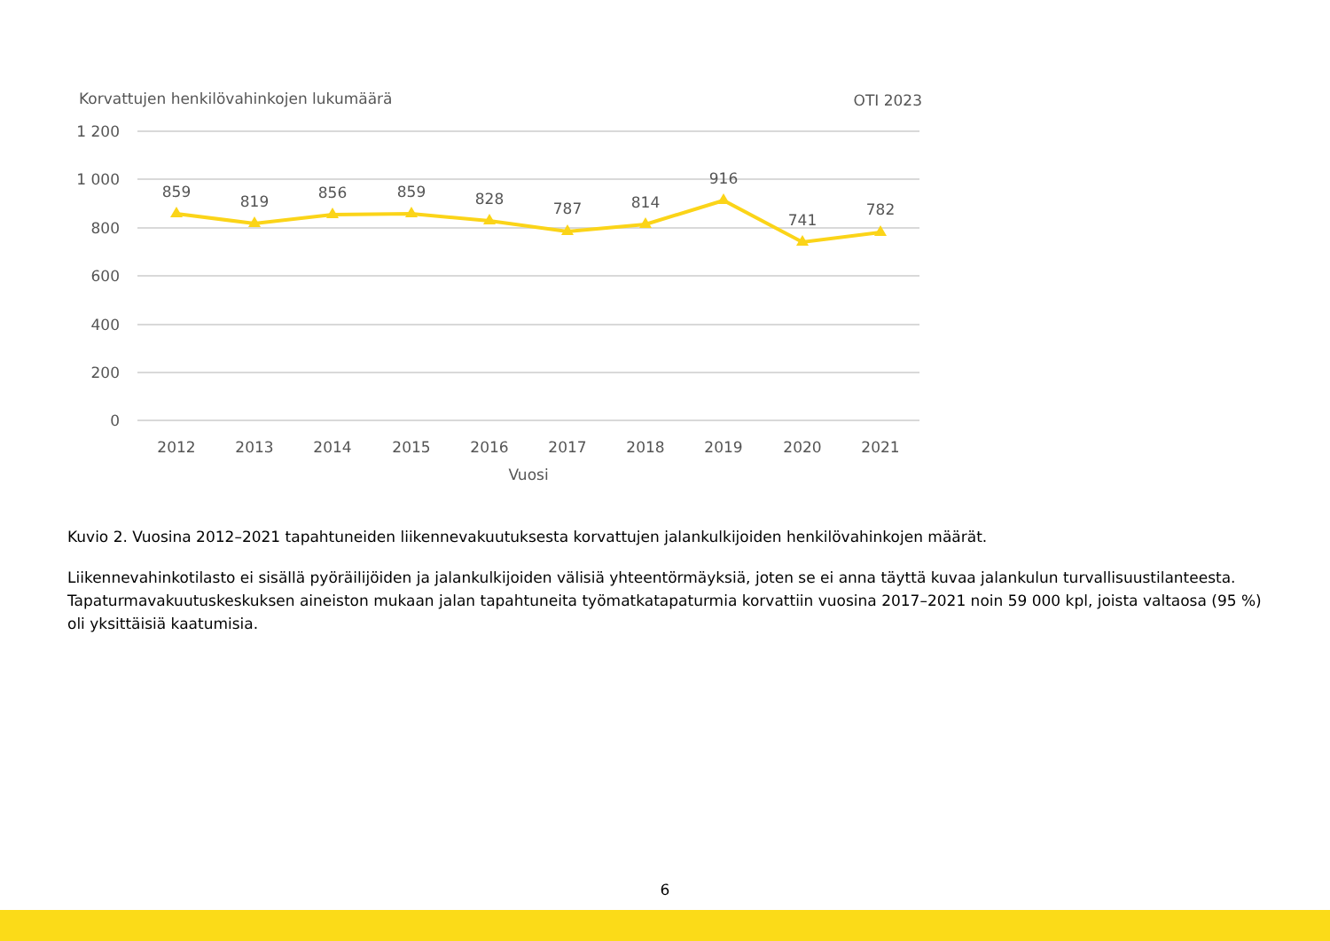Korvattujen henkilövahinkojen lukumäärä
OTI 2023
1 200
1 000
800
600
400
200
0
859
819
856
859
828
787
814
916
741
782
2012
2013
2014
2015
2016
2017
2018
2019
2020
2021
Vuosi
Kuvio 2. Vuosina 2012–2021 tapahtuneiden liikennevakuutuksesta korvattujen jalankulkijoiden henkilövahinkojen määrät.
Liikennevahinkotilasto ei sisällä pyöräilijöiden ja jalankulkijoiden välisiä yhteentörmäyksiä, joten se ei anna täyttä kuvaa jalankulun turvallisuustilanteesta. Tapaturmavakuutuskeskuksen aineiston mukaan jalan tapahtuneita työmatkatapaturmia korvattiin vuosina 2017–2021 noin 59 000 kpl, joista valtaosa (95 %) oli yksittäisiä kaatumisia.
6